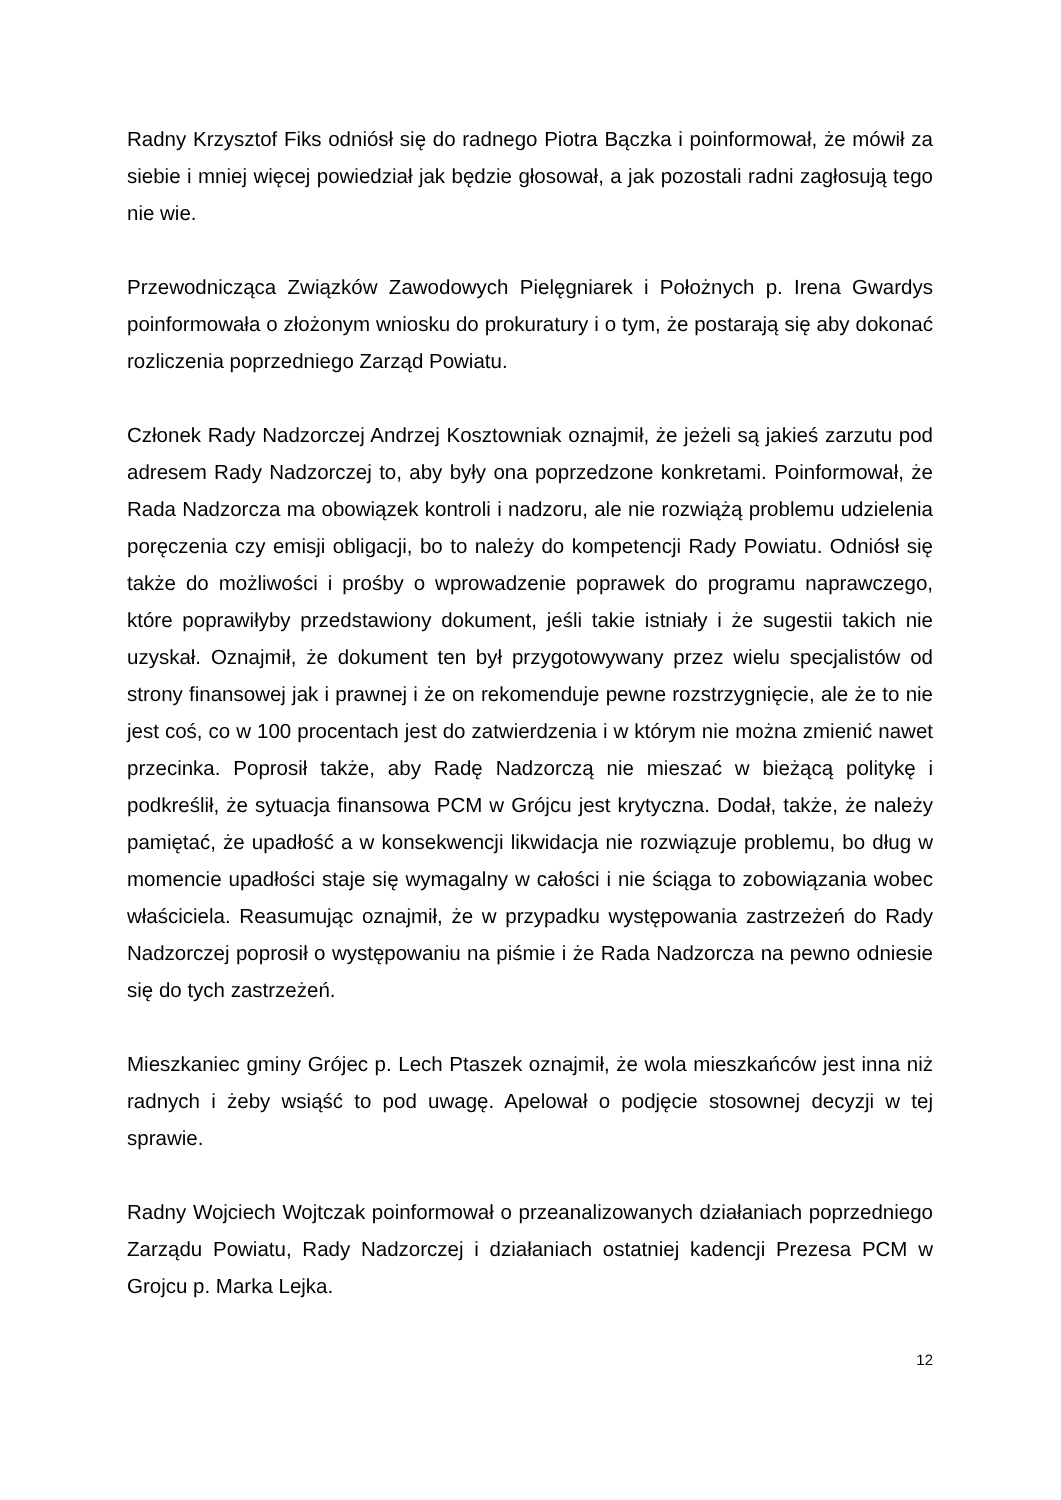Radny Krzysztof Fiks odniósł się do radnego Piotra Bączka i poinformował, że mówił za siebie i mniej więcej powiedział jak będzie głosował, a jak pozostali radni zagłosują tego nie wie.
Przewodnicząca Związków Zawodowych Pielęgniarek i Położnych p. Irena Gwardys poinformowała o złożonym wniosku do prokuratury i o tym, że postarają się aby dokonać rozliczenia poprzedniego Zarząd Powiatu.
Członek Rady Nadzorczej Andrzej Kosztowniak oznajmił, że jeżeli są jakieś zarzutu pod adresem Rady Nadzorczej to, aby były ona poprzedzone konkretami. Poinformował, że Rada Nadzorcza ma obowiązek kontroli i nadzoru, ale nie rozwiążą problemu udzielenia poręczenia czy emisji obligacji, bo to należy do kompetencji Rady Powiatu. Odniósł się także do możliwości i prośby o wprowadzenie poprawek do programu naprawczego, które poprawiłyby przedstawiony dokument, jeśli takie istniały i że sugestii takich nie uzyskał. Oznajmił, że dokument ten był przygotowywany przez wielu specjalistów od strony finansowej jak i prawnej i że on rekomenduje pewne rozstrzygnięcie, ale że to nie jest coś, co w 100 procentach jest do zatwierdzenia i w którym nie można zmienić nawet przecinka. Poprosił także, aby Radę Nadzorczą nie mieszać w bieżącą politykę i podkreślił, że sytuacja finansowa PCM w Grójcu jest krytyczna. Dodał, także, że należy pamiętać, że upadłość a w konsekwencji likwidacja nie rozwiązuje problemu, bo dług w momencie upadłości staje się wymagalny w całości i nie ściąga to zobowiązania wobec właściciela. Reasumując oznajmił, że w przypadku występowania zastrzeżeń do Rady Nadzorczej poprosił o występowaniu na piśmie i że Rada Nadzorcza na pewno odniesie się do tych zastrzeżeń.
Mieszkaniec gminy Grójec p. Lech Ptaszek oznajmił, że wola mieszkańców jest inna niż radnych i żeby wsiąść to pod uwagę. Apelował o podjęcie stosownej decyzji w tej sprawie.
Radny Wojciech Wojtczak poinformował o przeanalizowanych działaniach poprzedniego Zarządu Powiatu, Rady Nadzorczej i działaniach ostatniej kadencji Prezesa PCM w Grojcu p. Marka Lejka.
12